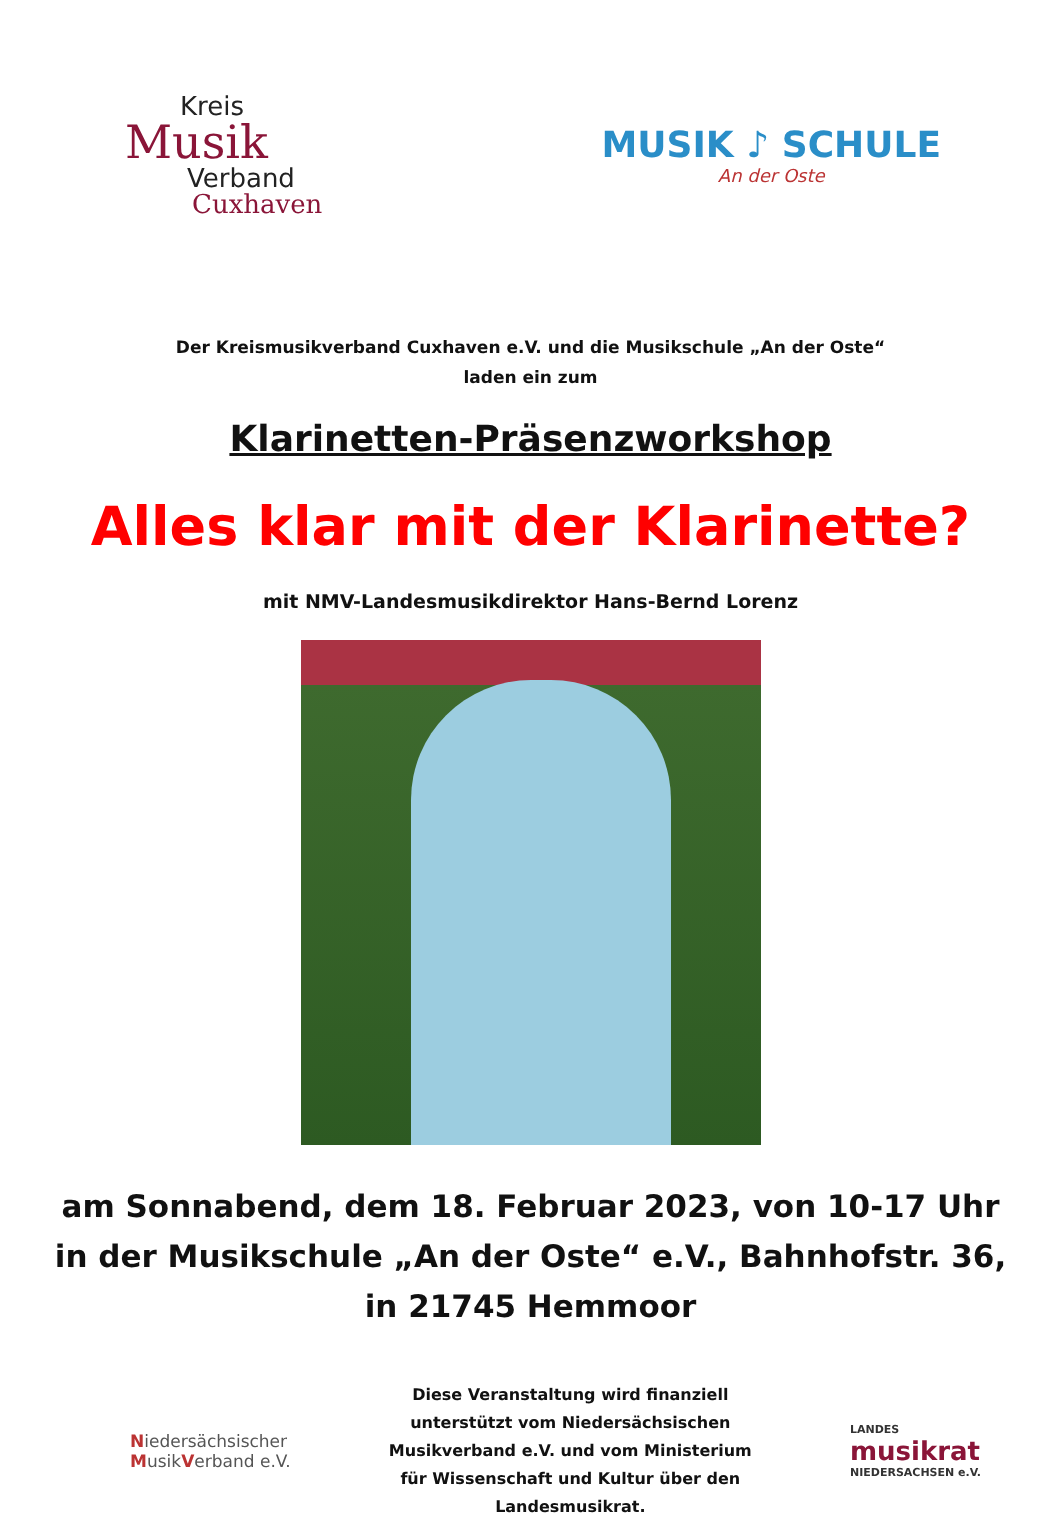Kreis
Musik
Verband
Cuxhaven
MUSIK ♪ SCHULE
An der Oste
Der Kreismusikverband Cuxhaven e.V. und die Musikschule „An der Oste“
laden ein zum
Klarinetten-Präsenzworkshop
Alles klar mit der Klarinette?
mit NMV-Landesmusikdirektor Hans-Bernd Lorenz
am Sonnabend, dem 18. Februar 2023, von 10-17 Uhr
in der Musikschule „An der Oste“ e.V., Bahnhofstr. 36,
in 21745 Hemmoor
Niedersächsischer
MusikVerband e.V.
Diese Veranstaltung wird finanziell unterstützt vom Niedersächsischen Musikverband e.V. und vom Ministerium für Wissenschaft und Kultur über den Landesmusikrat.
LANDES
musikrat
NIEDERSACHSEN e.V.